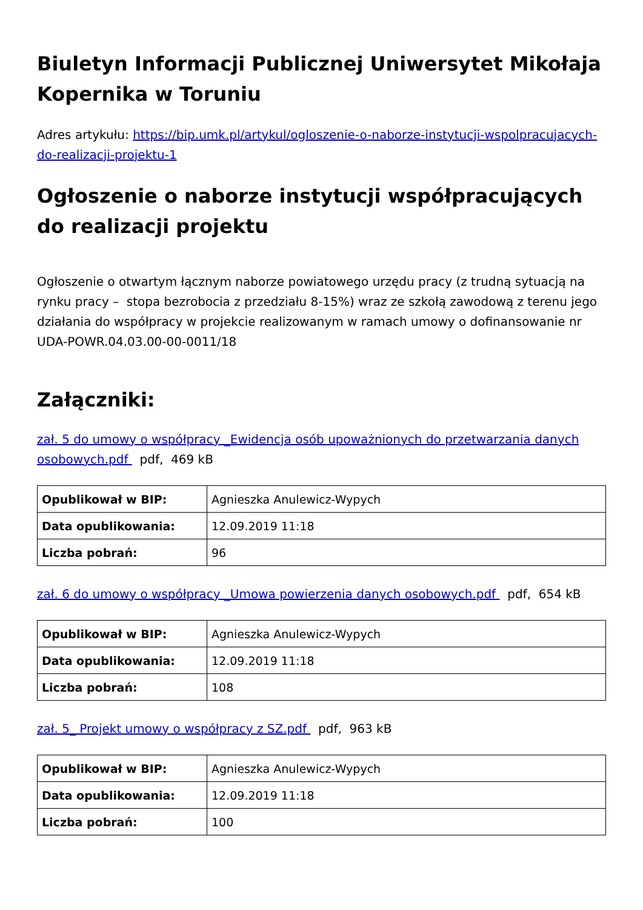Biuletyn Informacji Publicznej Uniwersytet Mikołaja Kopernika w Toruniu
Adres artykułu: https://bip.umk.pl/artykul/ogloszenie-o-naborze-instytucji-wspolpracujacych-do-realizacji-projektu-1
Ogłoszenie o naborze instytucji współpracujących do realizacji projektu
Ogłoszenie o otwartym łącznym naborze powiatowego urzędu pracy (z trudną sytuacją na rynku pracy – stopa bezrobocia z przedziału 8-15%) wraz ze szkołą zawodową z terenu jego działania do współpracy w projekcie realizowanym w ramach umowy o dofinansowanie nr UDA-POWR.04.03.00-00-0011/18
Załączniki:
zał. 5 do umowy o współpracy _Ewidencja osób upoważnionych do przetwarzania danych osobowych.pdf pdf, 469 kB
| Opublikował w BIP: | Agnieszka Anulewicz-Wypych |
| Data opublikowania: | 12.09.2019 11:18 |
| Liczba pobrań: | 96 |
zał. 6 do umowy o współpracy _Umowa powierzenia danych osobowych.pdf pdf, 654 kB
| Opublikował w BIP: | Agnieszka Anulewicz-Wypych |
| Data opublikowania: | 12.09.2019 11:18 |
| Liczba pobrań: | 108 |
zał. 5_ Projekt umowy o współpracy z SZ.pdf pdf, 963 kB
| Opublikował w BIP: | Agnieszka Anulewicz-Wypych |
| Data opublikowania: | 12.09.2019 11:18 |
| Liczba pobrań: | 100 |